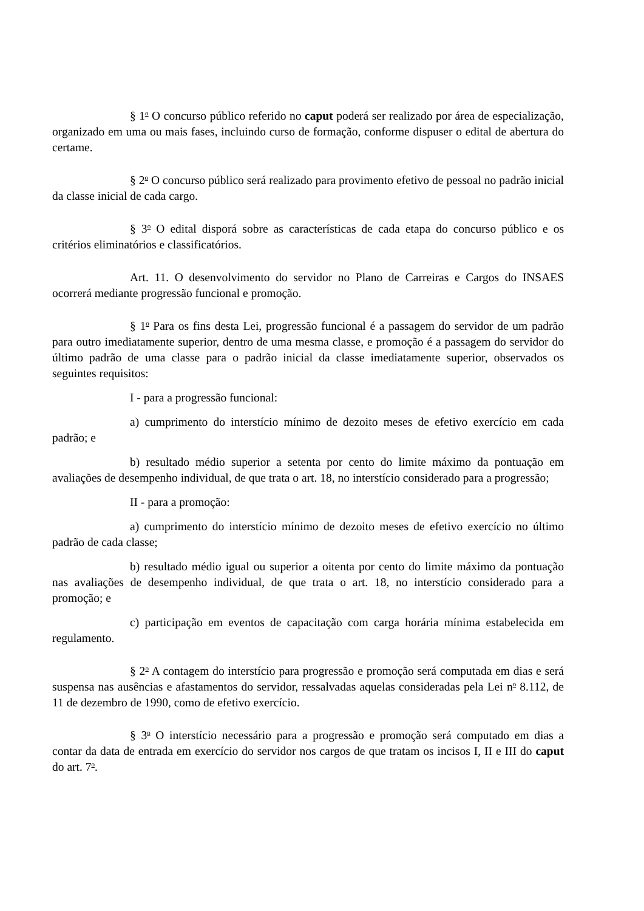§ 1<sup>o</sup> O concurso público referido no caput poderá ser realizado por área de especialização, organizado em uma ou mais fases, incluindo curso de formação, conforme dispuser o edital de abertura do certame.
§ 2<sup>o</sup> O concurso público será realizado para provimento efetivo de pessoal no padrão inicial da classe inicial de cada cargo.
§ 3<sup>o</sup> O edital disporá sobre as características de cada etapa do concurso público e os critérios eliminatórios e classificatórios.
Art. 11. O desenvolvimento do servidor no Plano de Carreiras e Cargos do INSAES ocorrerá mediante progressão funcional e promoção.
§ 1<sup>o</sup> Para os fins desta Lei, progressão funcional é a passagem do servidor de um padrão para outro imediatamente superior, dentro de uma mesma classe, e promoção é a passagem do servidor do último padrão de uma classe para o padrão inicial da classe imediatamente superior, observados os seguintes requisitos:
I - para a progressão funcional:
a) cumprimento do interstício mínimo de dezoito meses de efetivo exercício em cada padrão; e
b) resultado médio superior a setenta por cento do limite máximo da pontuação em avaliações de desempenho individual, de que trata o art. 18, no interstício considerado para a progressão;
II - para a promoção:
a) cumprimento do interstício mínimo de dezoito meses de efetivo exercício no último padrão de cada classe;
b) resultado médio igual ou superior a oitenta por cento do limite máximo da pontuação nas avaliações de desempenho individual, de que trata o art. 18, no interstício considerado para a promoção; e
c) participação em eventos de capacitação com carga horária mínima estabelecida em regulamento.
§ 2<sup>o</sup> A contagem do interstício para progressão e promoção será computada em dias e será suspensa nas ausências e afastamentos do servidor, ressalvadas aquelas consideradas pela Lei n<sup>o</sup> 8.112, de 11 de dezembro de 1990, como de efetivo exercício.
§ 3<sup>o</sup> O interstício necessário para a progressão e promoção será computado em dias a contar da data de entrada em exercício do servidor nos cargos de que tratam os incisos I, II e III do caput do art. 7<sup>o</sup>.